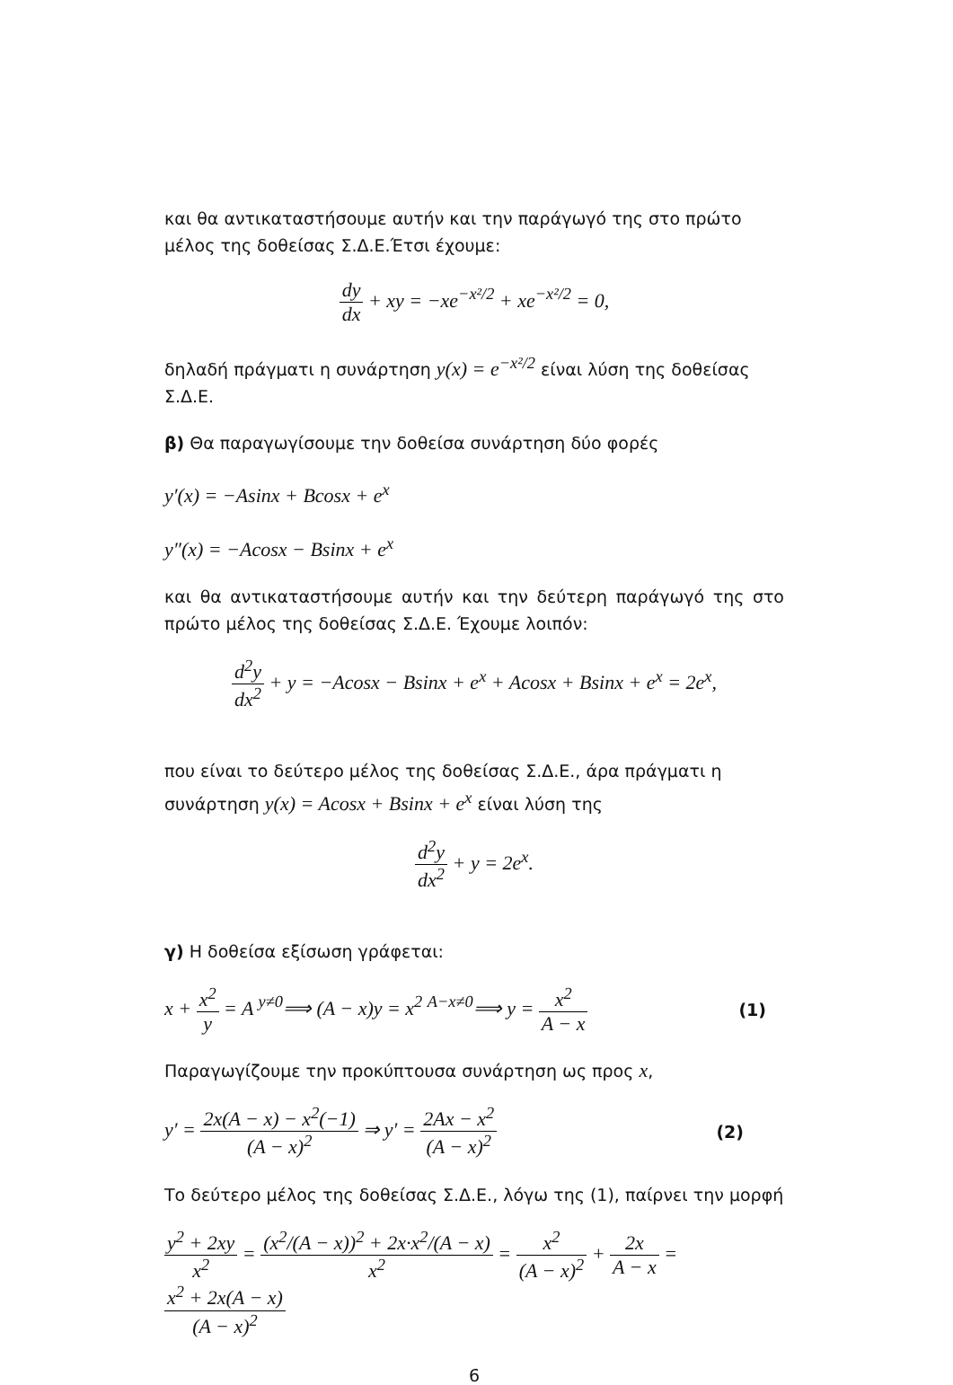και θα αντικαταστήσουμε αυτήν και την παράγωγό της στο πρώτο μέλος της δοθείσας Σ.Δ.Ε.Έτσι έχουμε:
dy dx + xy = −xe<sup>−x²/2</sup> + xe<sup>−x²/2</sup> = 0,
δηλαδή πράγματι η συνάρτηση y(x) = e<sup>−x²/2</sup> είναι λύση της δοθείσας Σ.Δ.Ε.
β) Θα παραγωγίσουμε την δοθείσα συνάρτηση δύο φορές
y′(x) = −Asinx + Bcosx + e<sup>x</sup>
y″(x) = −Acosx − Bsinx + e<sup>x</sup>
και θα αντικαταστήσουμε αυτήν και την δεύτερη παράγωγό της στο πρώτο μέλος της δοθείσας Σ.Δ.Ε. Έχουμε λοιπόν:
d<sup>2</sup>y dx<sup>2</sup> + y = −Acosx − Bsinx + e<sup>x</sup> + Acosx + Bsinx + e<sup>x</sup> = 2e<sup>x</sup>,
που είναι το δεύτερο μέλος της δοθείσας Σ.Δ.Ε., άρα πράγματι η συνάρτηση y(x) = Acosx + Bsinx + e<sup>x</sup> είναι λύση της
d<sup>2</sup>y dx<sup>2</sup> + y = 2e<sup>x</sup>.
γ) Η δοθείσα εξίσωση γράφεται:
x + x<sup>2</sup> y = A <sup>y≠0</sup>⟹ (A − x)y = x<sup>2</sup> <sup>A−x≠0</sup>⟹ y = x<sup>2</sup> A − x (1)
Παραγωγίζουμε την προκύπτουσα συνάρτηση ως προς x,
y′ = 2x(A − x) − x<sup>2</sup>(−1) (A − x)<sup>2</sup> ⇒ y′ = 2Ax − x<sup>2</sup> (A − x)<sup>2</sup> (2)
Το δεύτερο μέλος της δοθείσας Σ.Δ.Ε., λόγω της (1), παίρνει την μορφή
y<sup>2</sup> + 2xy x<sup>2</sup> = (x<sup>2</sup>/(A − x))<sup>2</sup> + 2x·x<sup>2</sup>/(A − x) x<sup>2</sup> = x<sup>2</sup> (A − x)<sup>2</sup> + 2x A − x = x<sup>2</sup> + 2x(A − x) (A − x)<sup>2</sup>
6